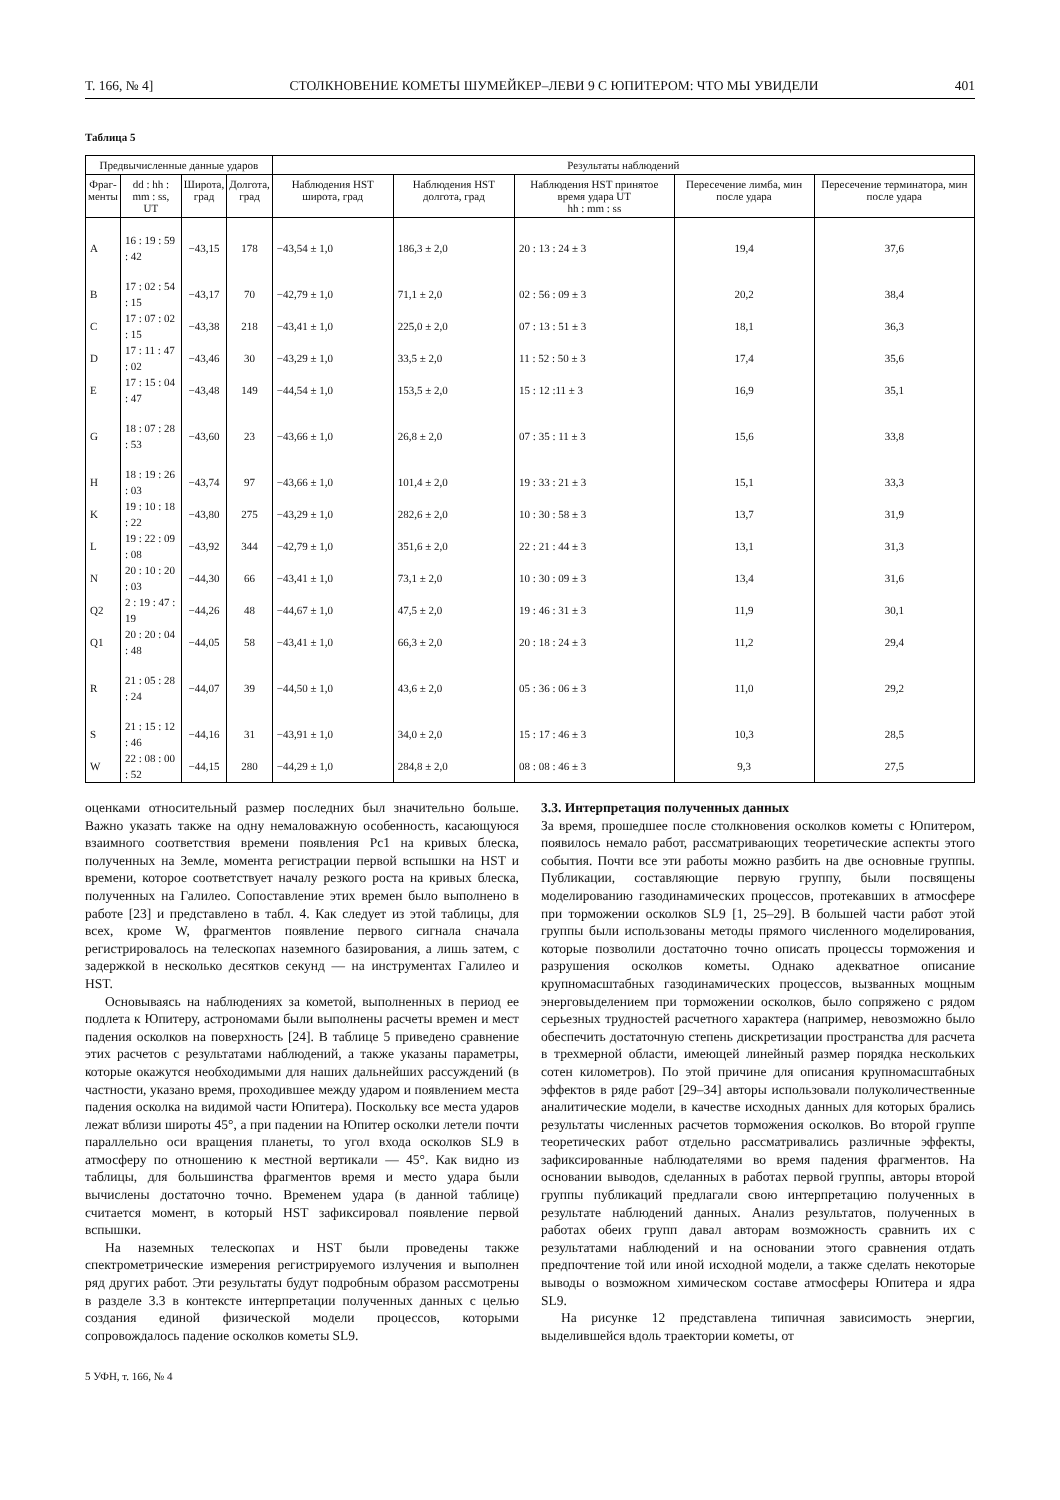Т. 166, № 4] СТОЛКНОВЕНИЕ КОМЕТЫ ШУМЕЙКЕР–ЛЕВИ 9 С ЮПИТЕРОМ: ЧТО МЫ УВИДЕЛИ 401
Таблица 5
| Предвычисленные данные ударов | | | | Результаты наблюдений | | | | |
| --- | --- | --- | --- | --- | --- | --- | --- | --- |
| Фраг- менты | dd : hh : mm : ss, UT | Широта, град | Долгота, град | Наблюдения HST широта, град | Наблюдения HST долгота, град | Наблюдения HST принятое время удара UT hh : mm : ss | Пересечение лимба, мин после удара | Пересечение терминатора, мин после удара |
| A | 16 : 19 : 59 : 42 | −43,15 | 178 | −43,54 ± 1,0 | 186,3 ± 2,0 | 20 : 13 : 24 ± 3 | 19,4 | 37,6 |
| B | 17 : 02 : 54 : 15 | −43,17 | 70 | −42,79 ± 1,0 | 71,1 ± 2,0 | 02 : 56 : 09 ± 3 | 20,2 | 38,4 |
| C | 17 : 07 : 02 : 15 | −43,38 | 218 | −43,41 ± 1,0 | 225,0 ± 2,0 | 07 : 13 : 51 ± 3 | 18,1 | 36,3 |
| D | 17 : 11 : 47 : 02 | −43,46 | 30 | −43,29 ± 1,0 | 33,5 ± 2,0 | 11 : 52 : 50 ± 3 | 17,4 | 35,6 |
| E | 17 : 15 : 04 : 47 | −43,48 | 149 | −44,54 ± 1,0 | 153,5 ± 2,0 | 15 : 12 :11 ± 3 | 16,9 | 35,1 |
| G | 18 : 07 : 28 : 53 | −43,60 | 23 | −43,66 ± 1,0 | 26,8 ± 2,0 | 07 : 35 : 11 ± 3 | 15,6 | 33,8 |
| H | 18 : 19 : 26 : 03 | −43,74 | 97 | −43,66 ± 1,0 | 101,4 ± 2,0 | 19 : 33 : 21 ± 3 | 15,1 | 33,3 |
| K | 19 : 10 : 18 : 22 | −43,80 | 275 | −43,29 ± 1,0 | 282,6 ± 2,0 | 10 : 30 : 58 ± 3 | 13,7 | 31,9 |
| L | 19 : 22 : 09 : 08 | −43,92 | 344 | −42,79 ± 1,0 | 351,6 ± 2,0 | 22 : 21 : 44 ± 3 | 13,1 | 31,3 |
| N | 20 : 10 : 20 : 03 | −44,30 | 66 | −43,41 ± 1,0 | 73,1 ± 2,0 | 10 : 30 : 09 ± 3 | 13,4 | 31,6 |
| Q2 | 2 : 19 : 47 : 19 | −44,26 | 48 | −44,67 ± 1,0 | 47,5 ± 2,0 | 19 : 46 : 31 ± 3 | 11,9 | 30,1 |
| Q1 | 20 : 20 : 04 : 48 | −44,05 | 58 | −43,41 ± 1,0 | 66,3 ± 2,0 | 20 : 18 : 24 ± 3 | 11,2 | 29,4 |
| R | 21 : 05 : 28 : 24 | −44,07 | 39 | −44,50 ± 1,0 | 43,6 ± 2,0 | 05 : 36 : 06 ± 3 | 11,0 | 29,2 |
| S | 21 : 15 : 12 : 46 | −44,16 | 31 | −43,91 ± 1,0 | 34,0 ± 2,0 | 15 : 17 : 46 ± 3 | 10,3 | 28,5 |
| W | 22 : 08 : 00 : 52 | −44,15 | 280 | −44,29 ± 1,0 | 284,8 ± 2,0 | 08 : 08 : 46 ± 3 | 9,3 | 27,5 |
оценками относительный размер последних был значительно больше. Важно указать также на одну немаловажную особенность, касающуюся взаимного соответствия времени появления Pc1 на кривых блеска, полученных на Земле, момента регистрации первой вспышки на HST и времени, которое соответствует началу резкого роста на кривых блеска, полученных на Галилео. Сопоставление этих времен было выполнено в работе [23] и представлено в табл. 4. Как следует из этой таблицы, для всех, кроме W, фрагментов появление первого сигнала сначала регистрировалось на телескопах наземного базирования, а лишь затем, с задержкой в несколько десятков секунд — на инструментах Галилео и HST.
Основываясь на наблюдениях за кометой, выполненных в период ее подлета к Юпитеру, астрономами были выполнены расчеты времен и мест падения осколков на поверхность [24]. В таблице 5 приведено сравнение этих расчетов с результатами наблюдений, а также указаны параметры, которые окажутся необходимыми для наших дальнейших рассуждений (в частности, указано время, проходившее между ударом и появлением места падения осколка на видимой части Юпитера). Поскольку все места ударов лежат вблизи широты 45°, а при падении на Юпитер осколки летели почти параллельно оси вращения планеты, то угол входа осколков SL9 в атмосферу по отношению к местной вертикали — 45°. Как видно из таблицы, для большинства фрагментов время и место удара были вычислены достаточно точно. Временем удара (в данной таблице) считается момент, в который HST зафиксировал появление первой вспышки.
На наземных телескопах и HST были проведены также спектрометрические измерения регистрируемого излучения и выполнен ряд других работ. Эти результаты будут подробным образом рассмотрены в разделе 3.3 в контексте интерпретации полученных данных с целью создания единой физической модели процессов, которыми сопровождалось падение осколков кометы SL9.
5 УФН, т. 166, № 4
3.3. Интерпретация полученных данных
За время, прошедшее после столкновения осколков кометы с Юпитером, появилось немало работ, рассматривающих теоретические аспекты этого события. Почти все эти работы можно разбить на две основные группы. Публикации, составляющие первую группу, были посвящены моделированию газодинамических процессов, протекавших в атмосфере при торможении осколков SL9 [1, 25–29]. В большей части работ этой группы были использованы методы прямого численного моделирования, которые позволили достаточно точно описать процессы торможения и разрушения осколков кометы. Однако адекватное описание крупномасштабных газодинамических процессов, вызванных мощным энерговыделением при торможении осколков, было сопряжено с рядом серьезных трудностей расчетного характера (например, невозможно было обеспечить достаточную степень дискретизации пространства для расчета в трехмерной области, имеющей линейный размер порядка нескольких сотен километров). По этой причине для описания крупномасштабных эффектов в ряде работ [29–34] авторы использовали полуколичественные аналитические модели, в качестве исходных данных для которых брались результаты численных расчетов торможения осколков. Во второй группе теоретических работ отдельно рассматривались различные эффекты, зафиксированные наблюдателями во время падения фрагментов. На основании выводов, сделанных в работах первой группы, авторы второй группы публикаций предлагали свою интерпретацию полученных в результате наблюдений данных. Анализ результатов, полученных в работах обеих групп давал авторам возможность сравнить их с результатами наблюдений и на основании этого сравнения отдать предпочтение той или иной исходной модели, а также сделать некоторые выводы о возможном химическом составе атмосферы Юпитера и ядра SL9.
На рисунке 12 представлена типичная зависимость энергии, выделившейся вдоль траектории кометы, от